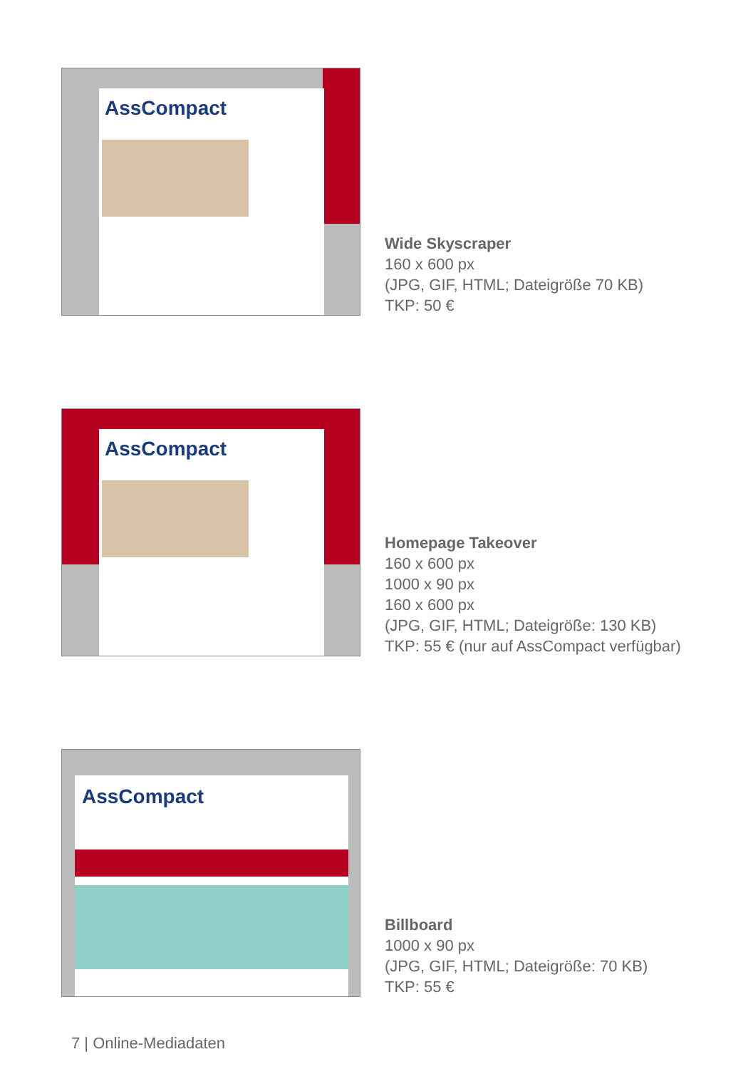AssCompact
Wide Skyscraper
160 x 600 px
(JPG, GIF, HTML; Dateigröße 70 KB)
TKP: 50 €
AssCompact
Homepage Takeover
160 x 600 px
1000 x 90 px
160 x 600 px
(JPG, GIF, HTML; Dateigröße: 130 KB)
TKP: 55 € (nur auf AssCompact verfügbar)
AssCompact
Billboard
1000 x 90 px
(JPG, GIF, HTML; Dateigröße: 70 KB)
TKP: 55 €
7 | Online-Mediadaten